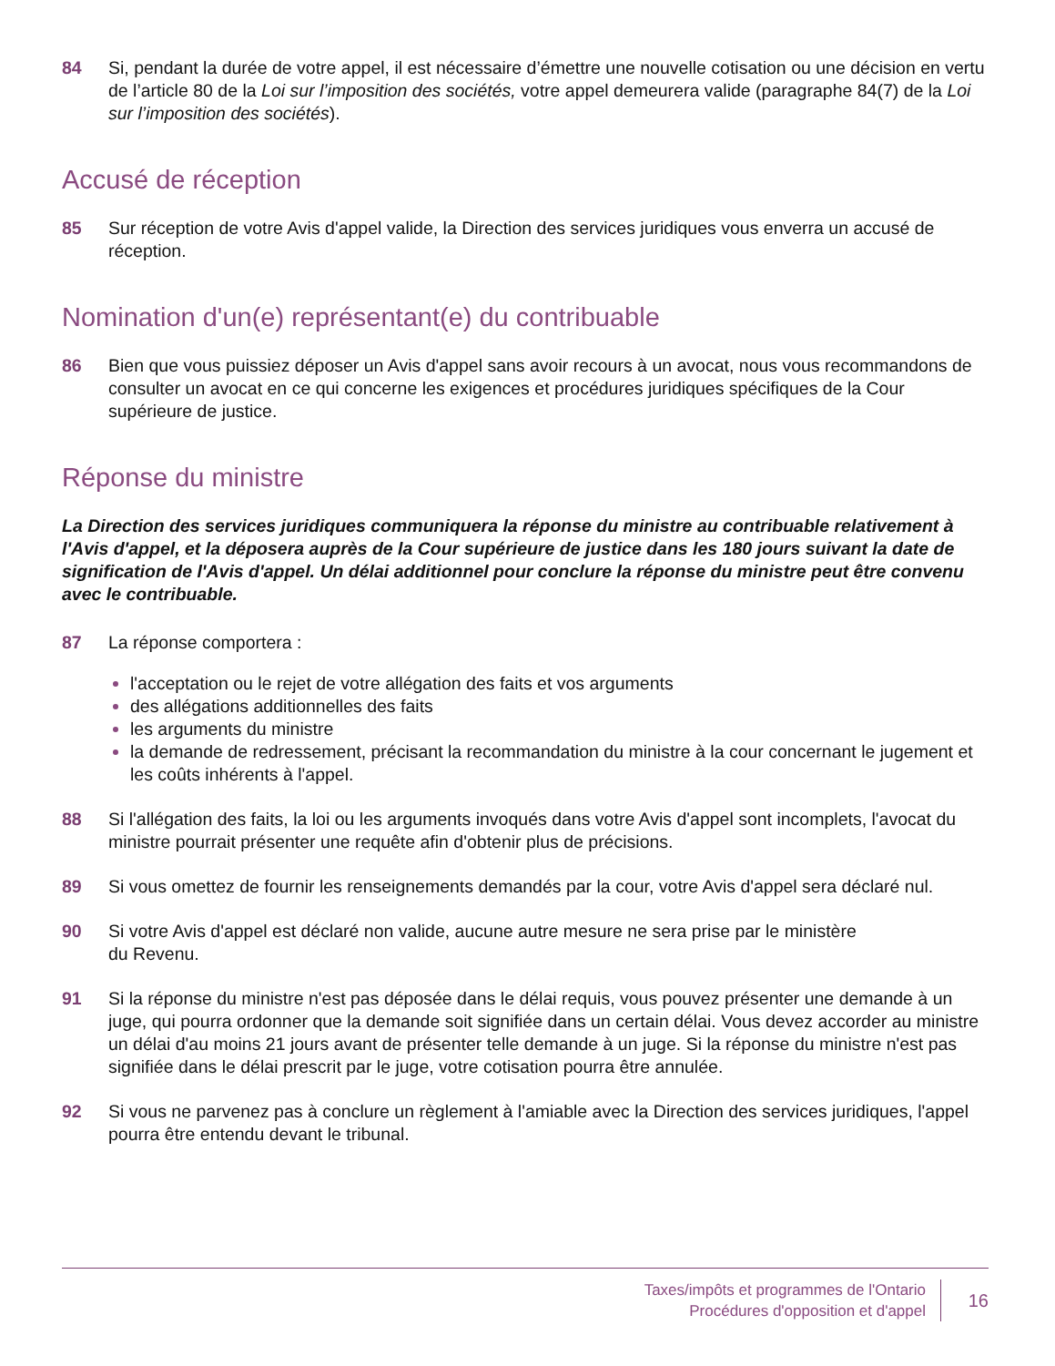84 Si, pendant la durée de votre appel, il est nécessaire d’émettre une nouvelle cotisation ou une décision en vertu de l’article 80 de la Loi sur l’imposition des sociétés, votre appel demeurera valide (paragraphe 84(7) de la Loi sur l’imposition des sociétés).
Accusé de réception
85 Sur réception de votre Avis d'appel valide, la Direction des services juridiques vous enverra un accusé de réception.
Nomination d'un(e) représentant(e) du contribuable
86 Bien que vous puissiez déposer un Avis d'appel sans avoir recours à un avocat, nous vous recommandons de consulter un avocat en ce qui concerne les exigences et procédures juridiques spécifiques de la Cour supérieure de justice.
Réponse du ministre
La Direction des services juridiques communiquera la réponse du ministre au contribuable relativement à l'Avis d'appel, et la déposera auprès de la Cour supérieure de justice dans les 180 jours suivant la date de signification de l'Avis d'appel. Un délai additionnel pour conclure la réponse du ministre peut être convenu avec le contribuable.
87 La réponse comportera :
l'acceptation ou le rejet de votre allégation des faits et vos arguments
des allégations additionnelles des faits
les arguments du ministre
la demande de redressement, précisant la recommandation du ministre à la cour concernant le jugement et les coûts inhérents à l'appel.
88 Si l'allégation des faits, la loi ou les arguments invoqués dans votre Avis d'appel sont incomplets, l'avocat du ministre pourrait présenter une requête afin d'obtenir plus de précisions.
89 Si vous omettez de fournir les renseignements demandés par la cour, votre Avis d'appel sera déclaré nul.
90 Si votre Avis d'appel est déclaré non valide, aucune autre mesure ne sera prise par le ministère
du Revenu.
91 Si la réponse du ministre n'est pas déposée dans le délai requis, vous pouvez présenter une demande à un juge, qui pourra ordonner que la demande soit signifiée dans un certain délai. Vous devez accorder au ministre un délai d'au moins 21 jours avant de présenter telle demande à un juge. Si la réponse du ministre n'est pas signifiée dans le délai prescrit par le juge, votre cotisation pourra être annulée.
92 Si vous ne parvenez pas à conclure un règlement à l'amiable avec la Direction des services juridiques, l'appel pourra être entendu devant le tribunal.
Taxes/impôts et programmes de l'Ontario
Procédures d'opposition et d'appel
16